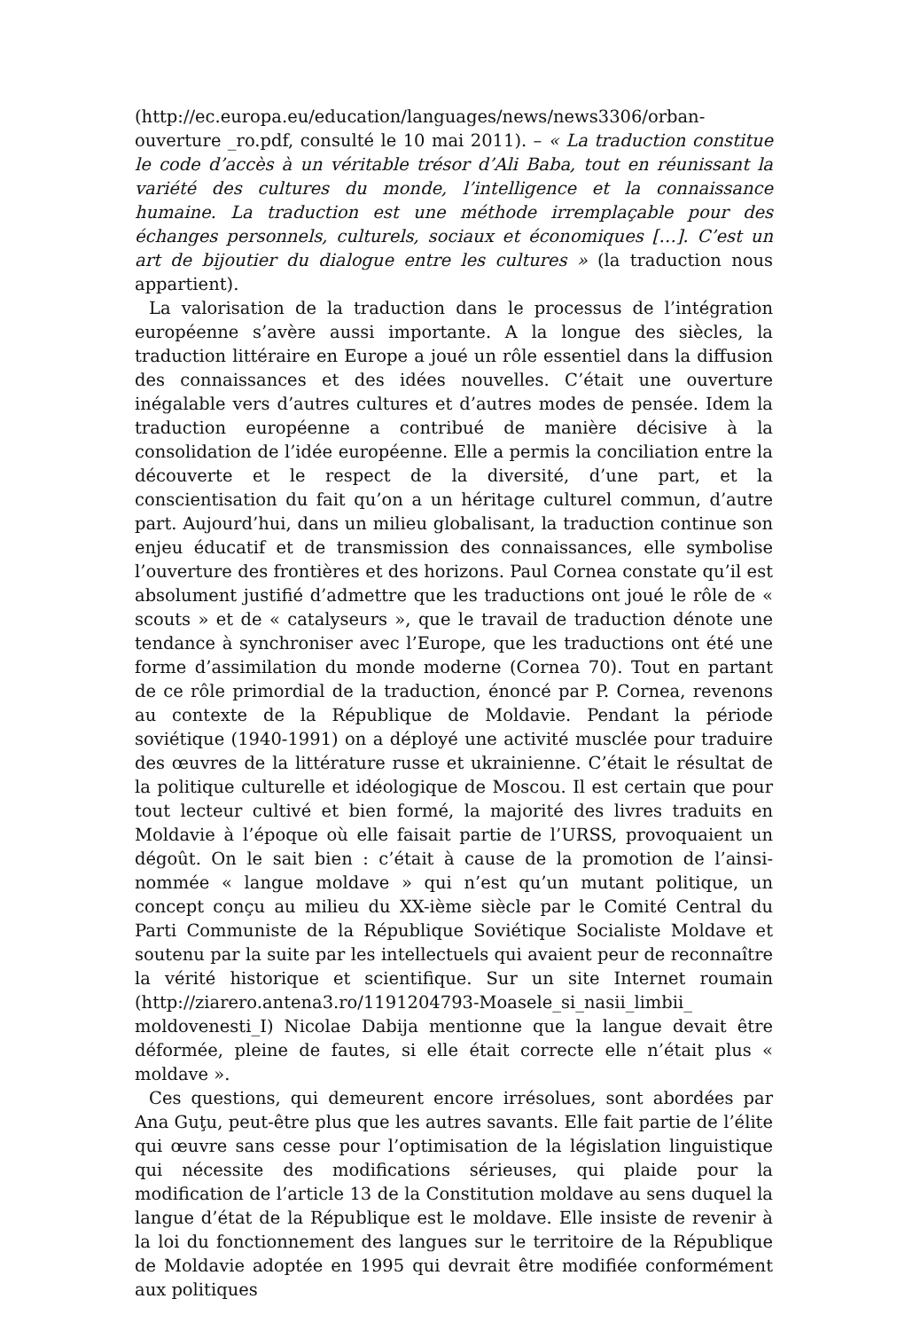(http://ec.europa.eu/education/languages/news/news3306/orban-ouverture _ro.pdf, consulté le 10 mai 2011). – « La traduction constitue le code d’accès à un véritable trésor d’Ali Baba, tout en réunissant la variété des cultures du monde, l’intelligence et la connaissance humaine. La traduction est une méthode irremplaçable pour des échanges personnels, culturels, sociaux et économiques […]. C’est un art de bijoutier du dialogue entre les cultures » (la traduction nous appartient).
La valorisation de la traduction dans le processus de l’intégration européenne s’avère aussi importante. A la longue des siècles, la traduction littéraire en Europe a joué un rôle essentiel dans la diffusion des connaissances et des idées nouvelles. C’était une ouverture inégalable vers d’autres cultures et d’autres modes de pensée. Idem la traduction européenne a contribué de manière décisive à la consolidation de l’idée européenne. Elle a permis la conciliation entre la découverte et le respect de la diversité, d’une part, et la conscientisation du fait qu’on a un héritage culturel commun, d’autre part. Aujourd’hui, dans un milieu globalisant, la traduction continue son enjeu éducatif et de transmission des connaissances, elle symbolise l’ouverture des frontières et des horizons. Paul Cornea constate qu’il est absolument justifié d’admettre que les traductions ont joué le rôle de « scouts » et de « catalyseurs », que le travail de traduction dénote une tendance à synchroniser avec l’Europe, que les traductions ont été une forme d’assimilation du monde moderne (Cornea 70). Tout en partant de ce rôle primordial de la traduction, énoncé par P. Cornea, revenons au contexte de la République de Moldavie. Pendant la période soviétique (1940-1991) on a déployé une activité musclée pour traduire des œuvres de la littérature russe et ukrainienne. C’était le résultat de la politique culturelle et idéologique de Moscou. Il est certain que pour tout lecteur cultivé et bien formé, la majorité des livres traduits en Moldavie à l’époque où elle faisait partie de l’URSS, provoquaient un dégoût. On le sait bien : c’était à cause de la promotion de l’ainsi-nommée « langue moldave » qui n’est qu’un mutant politique, un concept conçu au milieu du XX-ième siècle par le Comité Central du Parti Communiste de la République Soviétique Socialiste Moldave et soutenu par la suite par les intellectuels qui avaient peur de reconnaître la vérité historique et scientifique. Sur un site Internet roumain (http://ziarero.antena3.ro/1191204793-Moasele_si_nasii_limbii_ moldovenesti_I) Nicolae Dabija mentionne que la langue devait être déformée, pleine de fautes, si elle était correcte elle n’était plus « moldave ».
Ces questions, qui demeurent encore irrésolues, sont abordées par Ana Guţu, peut-être plus que les autres savants. Elle fait partie de l’élite qui œuvre sans cesse pour l’optimisation de la législation linguistique qui nécessite des modifications sérieuses, qui plaide pour la modification de l’article 13 de la Constitution moldave au sens duquel la langue d’état de la République est le moldave. Elle insiste de revenir à la loi du fonctionnement des langues sur le territoire de la République de Moldavie adoptée en 1995 qui devrait être modifiée conformément aux politiques